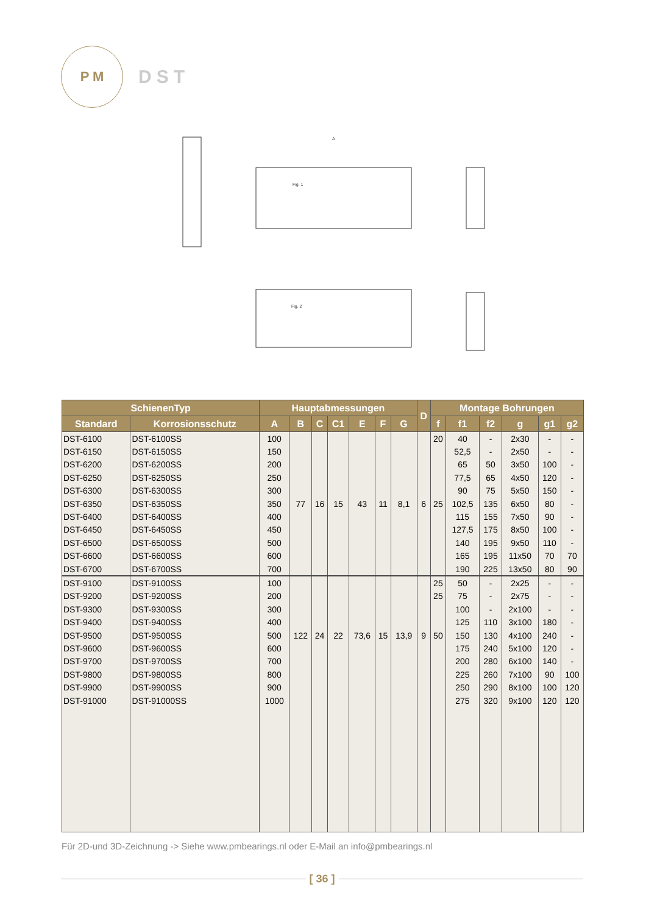P M
DST
Fig. 1
Fig. 2
A
| SchienenTyp | | Hauptabmessungen | | | | | | | D | Montage Bohrungen | | | | | |
| --- | --- | --- | --- | --- | --- | --- | --- | --- | --- | --- | --- | --- | --- | --- | --- |
| Standard | Korrosionsschutz | A | B | C | C1 | E | F | G | | f | f1 | f2 | g | g1 | g2 |
| DST-6100 | DST-6100SS | 100 | | | | | | | | 20 | 40 | - | 2x30 | - | - |
| DST-6150 | DST-6150SS | 150 | | | | | | | | | 52,5 | - | 2x50 | - | - |
| DST-6200 | DST-6200SS | 200 | | | | | | | | | 65 | 50 | 3x50 | 100 | - |
| DST-6250 | DST-6250SS | 250 | | | | | | | | | 77,5 | 65 | 4x50 | 120 | - |
| DST-6300 | DST-6300SS | 300 | | | | | | | | | 90 | 75 | 5x50 | 150 | - |
| DST-6350 | DST-6350SS | 350 | 77 | 16 | 15 | 43 | 11 | 8,1 | 6 | 25 | 102,5 | 135 | 6x50 | 80 | - |
| DST-6400 | DST-6400SS | 400 | | | | | | | | | 115 | 155 | 7x50 | 90 | - |
| DST-6450 | DST-6450SS | 450 | | | | | | | | | 127,5 | 175 | 8x50 | 100 | - |
| DST-6500 | DST-6500SS | 500 | | | | | | | | | 140 | 195 | 9x50 | 110 | - |
| DST-6600 | DST-6600SS | 600 | | | | | | | | | 165 | 195 | 11x50 | 70 | 70 |
| DST-6700 | DST-6700SS | 700 | | | | | | | | | 190 | 225 | 13x50 | 80 | 90 |
| DST-9100 | DST-9100SS | 100 | | | | | | | | 25 | 50 | - | 2x25 | - | - |
| DST-9200 | DST-9200SS | 200 | | | | | | | | 25 | 75 | - | 2x75 | - | - |
| DST-9300 | DST-9300SS | 300 | | | | | | | | | 100 | - | 2x100 | - | - |
| DST-9400 | DST-9400SS | 400 | | | | | | | | | 125 | 110 | 3x100 | 180 | - |
| DST-9500 | DST-9500SS | 500 | 122 | 24 | 22 | 73,6 | 15 | 13,9 | 9 | 50 | 150 | 130 | 4x100 | 240 | - |
| DST-9600 | DST-9600SS | 600 | | | | | | | | | 175 | 240 | 5x100 | 120 | - |
| DST-9700 | DST-9700SS | 700 | | | | | | | | | 200 | 280 | 6x100 | 140 | - |
| DST-9800 | DST-9800SS | 800 | | | | | | | | | 225 | 260 | 7x100 | 90 | 100 |
| DST-9900 | DST-9900SS | 900 | | | | | | | | | 250 | 290 | 8x100 | 100 | 120 |
| DST-91000 | DST-91000SS | 1000 | | | | | | | | | 275 | 320 | 9x100 | 120 | 120 |
Für 2D-und 3D-Zeichnung -> Siehe www.pmbearings.nl oder E-Mail an info@pmbearings.nl
[ 36 ]